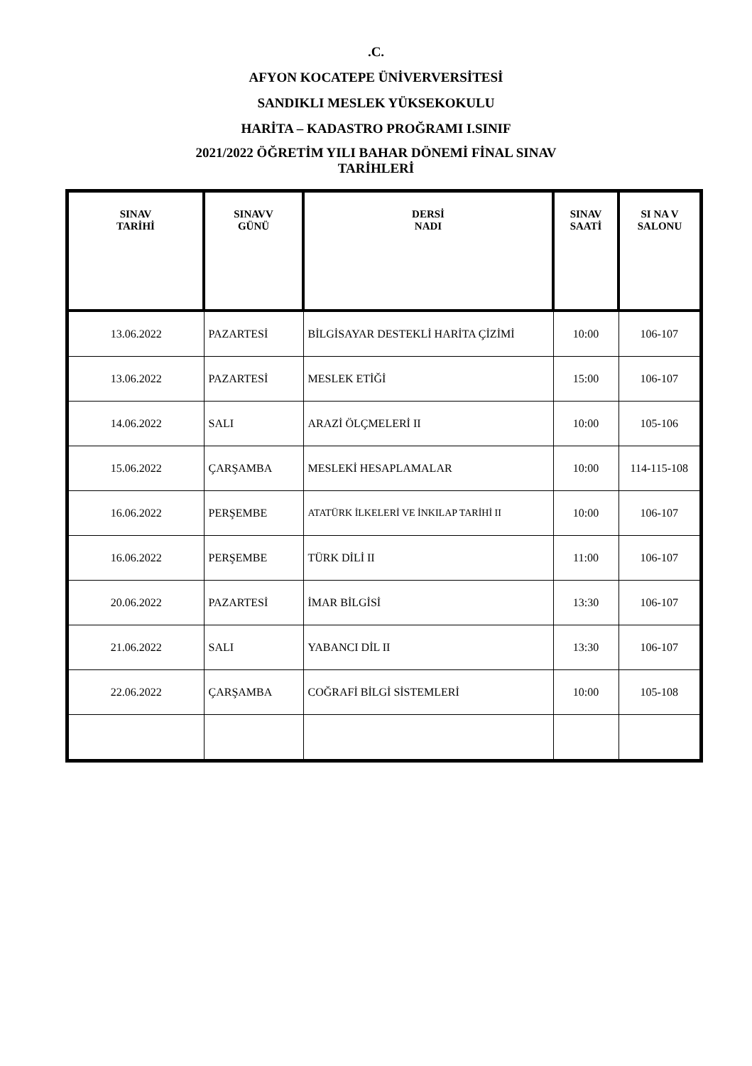.C.
AFYON KOCATEPE ÜNİVERVERSİTESİ
SANDIKLI MESLEK YÜKSEKOKULU
HARİTA – KADASTRO PROĞRAMI I.SINIF
2021/2022 ÖĞRETİM YILI BAHAR DÖNEMİ FİNAL SINAV
TARİHLERİ
| SINAV TARİHİ | SINAVV GÜNÜ | DERSİ NADI | SINAV SAATİ | SI NA V SALONU |
| --- | --- | --- | --- | --- |
| 13.06.2022 | PAZARTESİ | BİLGİSAYAR DESTEKLİ HARİTA ÇİZİMİ | 10:00 | 106-107 |
| 13.06.2022 | PAZARTESİ | MESLEK ETİĞİ | 15:00 | 106-107 |
| 14.06.2022 | SALI | ARAZİ ÖLÇMELERİ II | 10:00 | 105-106 |
| 15.06.2022 | ÇARŞAMBA | MESLEKİ HESAPLAMALAR | 10:00 | 114-115-108 |
| 16.06.2022 | PERŞEMBE | ATATÜRK İLKELERİ VE İNKILAP TARİHİ II | 10:00 | 106-107 |
| 16.06.2022 | PERŞEMBE | TÜRK DİLİ II | 11:00 | 106-107 |
| 20.06.2022 | PAZARTESİ | İMAR BİLGİSİ | 13:30 | 106-107 |
| 21.06.2022 | SALI | YABANCI DİL II | 13:30 | 106-107 |
| 22.06.2022 | ÇARŞAMBA | COĞRAFİ BİLGİ SİSTEMLERİ | 10:00 | 105-108 |